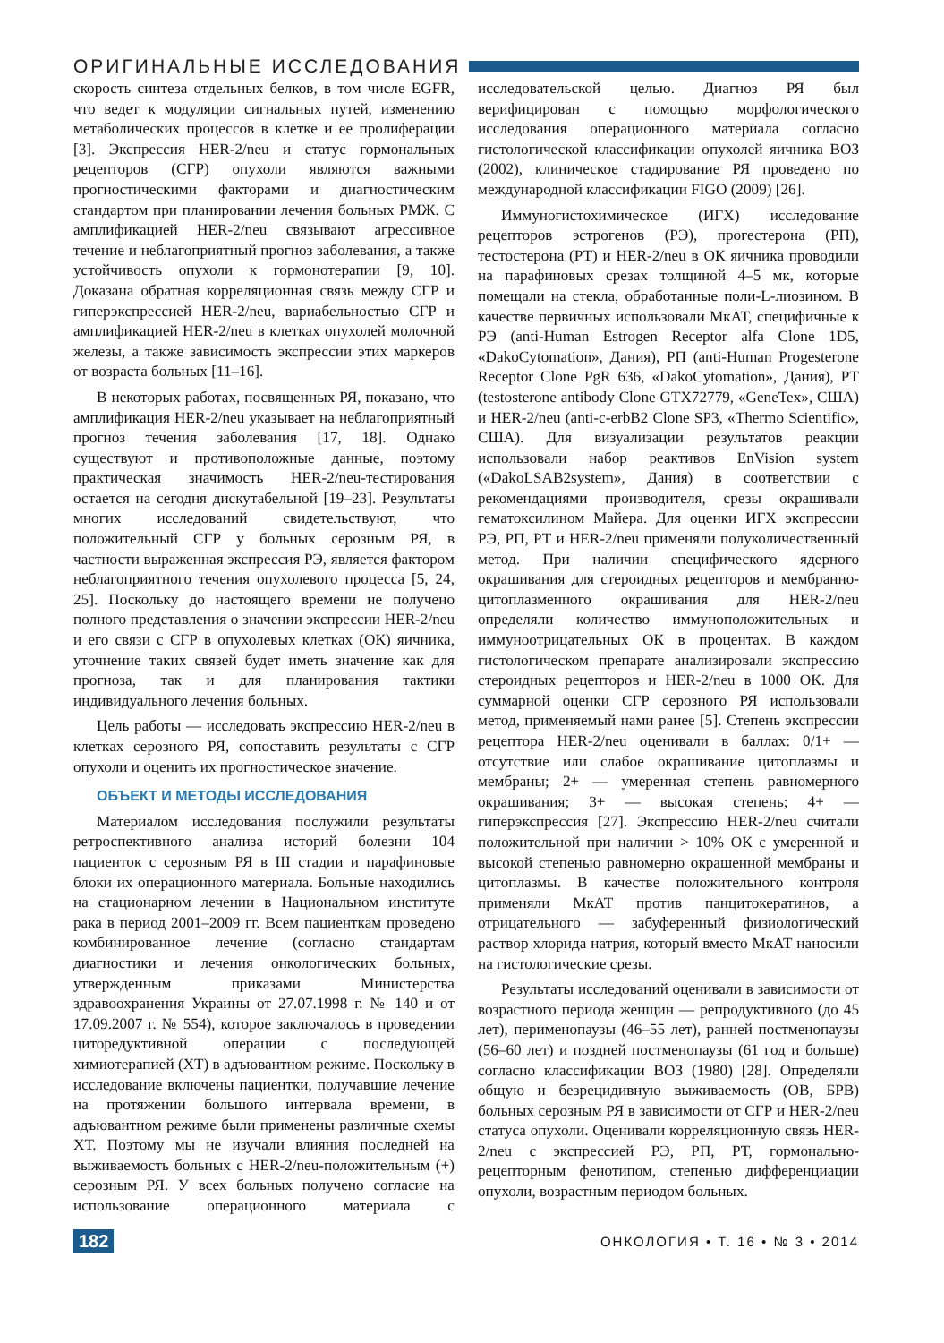ОРИГИНАЛЬНЫЕ ИССЛЕДОВАНИЯ
скорость синтеза отдельных белков, в том числе EGFR, что ведет к модуляции сигнальных путей, изменению метаболических процессов в клетке и ее пролиферации [3]. Экспрессия HER-2/neu и статус гормональных рецепторов (СГР) опухоли являются важными прогностическими факторами и диагностическим стандартом при планировании лечения больных РМЖ. С амплификацией HER-2/neu связывают агрессивное течение и неблагоприятный прогноз заболевания, а также устойчивость опухоли к гормонотерапии [9, 10]. Доказана обратная корреляционная связь между СГР и гиперэкспрессией HER-2/neu, вариабельностью СГР и амплификацией HER-2/neu в клетках опухолей молочной железы, а также зависимость экспрессии этих маркеров от возраста больных [11–16].
В некоторых работах, посвященных РЯ, показано, что амплификация HER-2/neu указывает на неблагоприятный прогноз течения заболевания [17, 18]. Однако существуют и противоположные данные, поэтому практическая значимость HER-2/neu-тестирования остается на сегодня дискутабельной [19–23]. Результаты многих исследований свидетельствуют, что положительный СГР у больных серозным РЯ, в частности выраженная экспрессия РЭ, является фактором неблагоприятного течения опухолевого процесса [5, 24, 25]. Поскольку до настоящего времени не получено полного представления о значении экспрессии HER-2/neu и его связи с СГР в опухолевых клетках (ОК) яичника, уточнение таких связей будет иметь значение как для прогноза, так и для планирования тактики индивидуального лечения больных.
Цель работы — исследовать экспрессию HER-2/neu в клетках серозного РЯ, сопоставить результаты с СГР опухоли и оценить их прогностическое значение.
ОБЪЕКТ И МЕТОДЫ ИССЛЕДОВАНИЯ
Материалом исследования послужили результаты ретроспективного анализа историй болезни 104 пациенток с серозным РЯ в III стадии и парафиновые блоки их операционного материала. Больные находились на стационарном лечении в Национальном институте рака в период 2001–2009 гг. Всем пациенткам проведено комбинированное лечение (согласно стандартам диагностики и лечения онкологических больных, утвержденным приказами Министерства здравоохранения Украины от 27.07.1998 г. № 140 и от 17.09.2007 г. № 554), которое заключалось в проведении циторедуктивной операции с последующей химиотерапией (ХТ) в адъювантном режиме. Поскольку в исследование включены пациентки, получавшие лечение на протяжении большого интервала времени, в адъювантном режиме были применены различные схемы ХТ. Поэтому мы не изучали влияния последней на выживаемость больных с HER-2/neu-положительным (+) серозным РЯ. У всех больных получено согласие на использование операционного материала с исследовательской целью. Диагноз РЯ был верифицирован с помощью морфологического исследования операционного материала согласно гистологической классификации опухолей яичника ВОЗ (2002), клиническое стадирование РЯ проведено по международной классификации FIGO (2009) [26].
Иммуногистохимическое (ИГХ) исследование рецепторов эстрогенов (РЭ), прогестерона (РП), тестостерона (РТ) и HER-2/neu в ОК яичника проводили на парафиновых срезах толщиной 4–5 мк, которые помещали на стекла, обработанные поли-L-лиозином. В качестве первичных использовали МкАТ, специфичные к РЭ (anti-Human Estrogen Receptor alfa Clone 1D5, «DakoCytomation», Дания), РП (anti-Human Progesterone Receptor Clone PgR 636, «DakoCytomation», Дания), РТ (testosterone antibody Clone GTX72779, «GeneTex», США) и HER-2/neu (anti-c-erbB2 Clone SP3, «Thermo Scientific», США). Для визуализации результатов реакции использовали набор реактивов EnVision system («DakoLSAB2system», Дания) в соответствии с рекомендациями производителя, срезы окрашивали гематоксилином Майера. Для оценки ИГХ экспрессии РЭ, РП, РТ и HER-2/neu применяли полуколичественный метод. При наличии специфического ядерного окрашивания для стероидных рецепторов и мембранно-цитоплазменного окрашивания для HER-2/neu определяли количество иммуноположительных и иммуноотрицательных ОК в процентах. В каждом гистологическом препарате анализировали экспрессию стероидных рецепторов и HER-2/neu в 1000 ОК. Для суммарной оценки СГР серозного РЯ использовали метод, применяемый нами ранее [5]. Степень экспрессии рецептора HER-2/neu оценивали в баллах: 0/1+ — отсутствие или слабое окрашивание цитоплазмы и мембраны; 2+ — умеренная степень равномерного окрашивания; 3+ — высокая степень; 4+ — гиперэкспрессия [27]. Экспрессию HER-2/neu считали положительной при наличии > 10% ОК с умеренной и высокой степенью равномерно окрашенной мембраны и цитоплазмы. В качестве положительного контроля применяли МкАТ против панцитокератинов, а отрицательного — забуференный физиологический раствор хлорида натрия, который вместо МкАТ наносили на гистологические срезы.
Результаты исследований оценивали в зависимости от возрастного периода женщин — репродуктивного (до 45 лет), перименопаузы (46–55 лет), ранней постменопаузы (56–60 лет) и поздней постменопаузы (61 год и больше) согласно классификации ВОЗ (1980) [28]. Определяли общую и безрецидивную выживаемость (ОВ, БРВ) больных серозным РЯ в зависимости от СГР и HER-2/neu статуса опухоли. Оценивали корреляционную связь HER-2/neu с экспрессией РЭ, РП, РТ, гормонально-рецепторным фенотипом, степенью дифференциации опухоли, возрастным периодом больных.
182 ОНКОЛОГИЯ • Т. 16 • № 3 • 2014